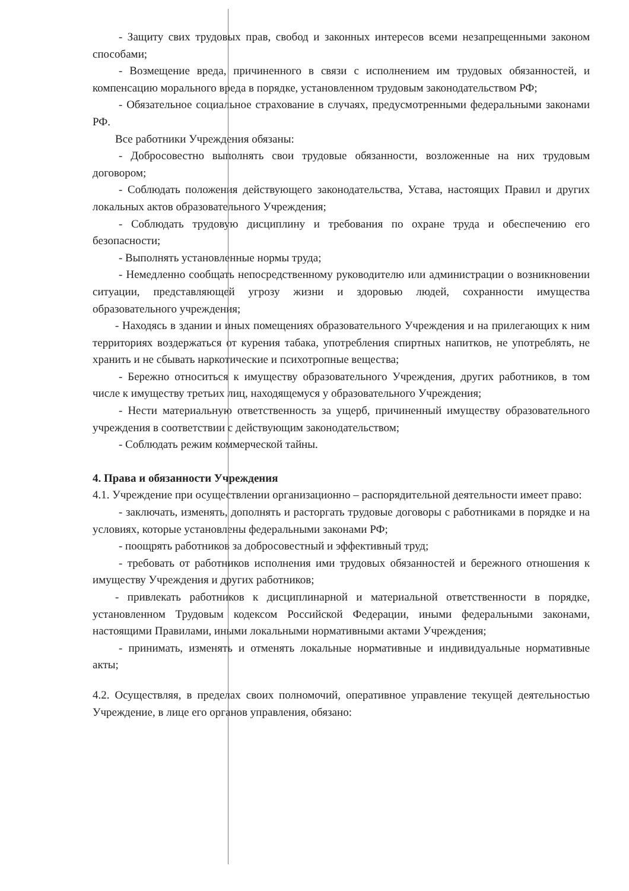- Защиту свих трудовых прав, свобод и законных интересов всеми незапрещенными законом способами;
- Возмещение вреда, причиненного в связи с исполнением им трудовых обязанностей, и компенсацию морального вреда в порядке, установленном трудовым законодательством РФ;
- Обязательное социальное страхование в случаях, предусмотренными федеральными законами РФ.
Все работники Учреждения обязаны:
- Добросовестно выполнять свои трудовые обязанности, возложенные на них трудовым договором;
- Соблюдать положения действующего законодательства, Устава, настоящих Правил и других локальных актов образовательного Учреждения;
- Соблюдать трудовую дисциплину и требования по охране труда и обеспечению его безопасности;
- Выполнять установленные нормы труда;
- Немедленно сообщать непосредственному руководителю или администрации о возникновении ситуации, представляющей угрозу жизни и здоровью людей, сохранности имущества образовательного учреждения;
- Находясь в здании и иных помещениях образовательного Учреждения и на прилегающих к ним территориях воздержаться от курения табака, употребления спиртных напитков, не употреблять, не хранить и не сбывать наркотические и психотропные вещества;
- Бережно относиться к имуществу образовательного Учреждения, других работников, в том числе к имуществу третьих лиц, находящемуся у образовательного Учреждения;
- Нести материальную ответственность за ущерб, причиненный имуществу образовательного учреждения в соответствии с действующим законодательством;
- Соблюдать режим коммерческой тайны.
4. Права и обязанности Учреждения
4.1. Учреждение при осуществлении организационно – распорядительной деятельности имеет право:
- заключать, изменять, дополнять и расторгать трудовые договоры с работниками в порядке и на условиях, которые установлены федеральными законами РФ;
- поощрять работников за добросовестный и эффективный труд;
- требовать от работников исполнения ими трудовых обязанностей и бережного отношения к имуществу Учреждения и других работников;
- привлекать работников к дисциплинарной и материальной ответственности в порядке, установленном Трудовым кодексом Российской Федерации, иными федеральными законами, настоящими Правилами, иными локальными нормативными актами Учреждения;
- принимать, изменять и отменять локальные нормативные и индивидуальные нормативные акты;
4.2. Осуществляя, в пределах своих полномочий, оперативное управление текущей деятельностью Учреждение, в лице его органов управления, обязано: